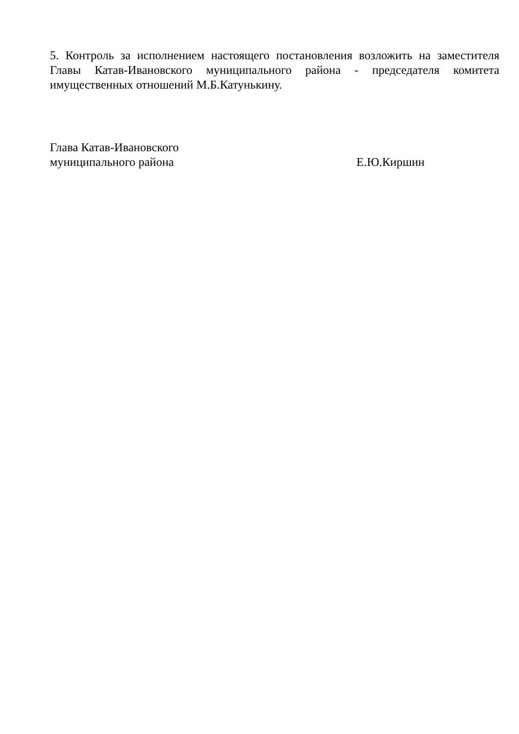5. Контроль за исполнением настоящего постановления возложить на заместителя Главы Катав-Ивановского муниципального района - председателя комитета имущественных отношений М.Б.Катунькину.
Глава Катав-Ивановского
муниципального района
Е.Ю.Киршин